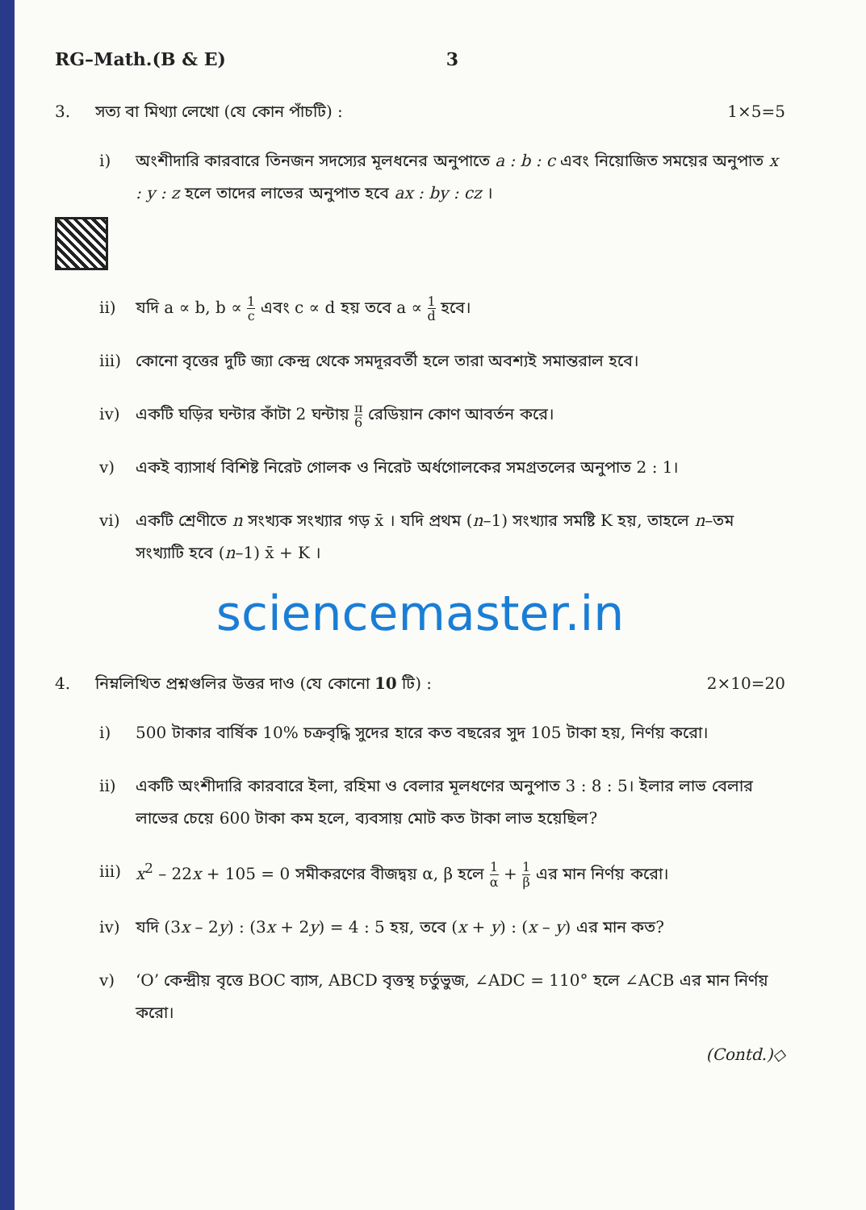RG–Math.(B & E) 3
3. সত্য বা মিথ্যা লেখো (যে কোন পাঁচটি) : 1×5=5
i) অংশীদারি কারবারে তিনজন সদস্যের মূলধনের অনুপাতে a : b : c এবং নিয়োজিত সময়ের অনুপাত x : y : z হলে তাদের লাভের অনুপাত হবে ax : by : cz ।
ii) যদি a ∝ b, b ∝ 1 c এবং c ∝ d হয় তবে a ∝ 1 d হবে।
iii)
কোনো বৃত্তের দুটি জ্যা কেন্দ্র থেকে সমদূরবর্তী হলে তারা অবশ্যই সমান্তরাল হবে।
iv) একটি ঘড়ির ঘন্টার কাঁটা 2 ঘন্টায় π 6 রেডিয়ান কোণ আবর্তন করে।
v) একই ব্যাসার্ধ বিশিষ্ট নিরেট গোলক ও নিরেট অর্ধগোলকের সমগ্রতলের অনুপাত 2 : 1।
vi) একটি শ্রেণীতে n সংখ্যক সংখ্যার গড় x̄ । যদি প্রথম (n–1) সংখ্যার সমষ্টি K হয়, তাহলে n–তম সংখ্যাটি হবে (n–1) x̄ + K ।
sciencemaster.in
4. নিম্নলিখিত প্রশ্নগুলির উত্তর দাও (যে কোনো 10 টি) : 2×10=20
i) 500 টাকার বার্ষিক 10% চক্রবৃদ্ধি সুদের হারে কত বছরের সুদ 105 টাকা হয়, নির্ণয় করো।
ii) একটি অংশীদারি কারবারে ইলা, রহিমা ও বেলার মূলধণের অনুপাত 3 : 8 : 5। ইলার লাভ বেলার লাভের চেয়ে 600 টাকা কম হলে, ব্যবসায় মোট কত টাকা লাভ হয়েছিল?
iii)
x<sup>2</sup> – 22x + 105 = 0 সমীকরণের বীজদ্বয় α, β হলে 1 α + 1 β এর মান নির্ণয় করো।
iv) যদি (3x – 2y) : (3x + 2y) = 4 : 5 হয়, তবে (x + y) : (x – y) এর মান কত?
v) ‘O’ কেন্দ্রীয় বৃত্তে BOC ব্যাস, ABCD বৃত্তস্থ চর্তুভুজ, ∠ADC = 110° হলে ∠ACB এর মান নির্ণয় করো।
(Contd.)◇